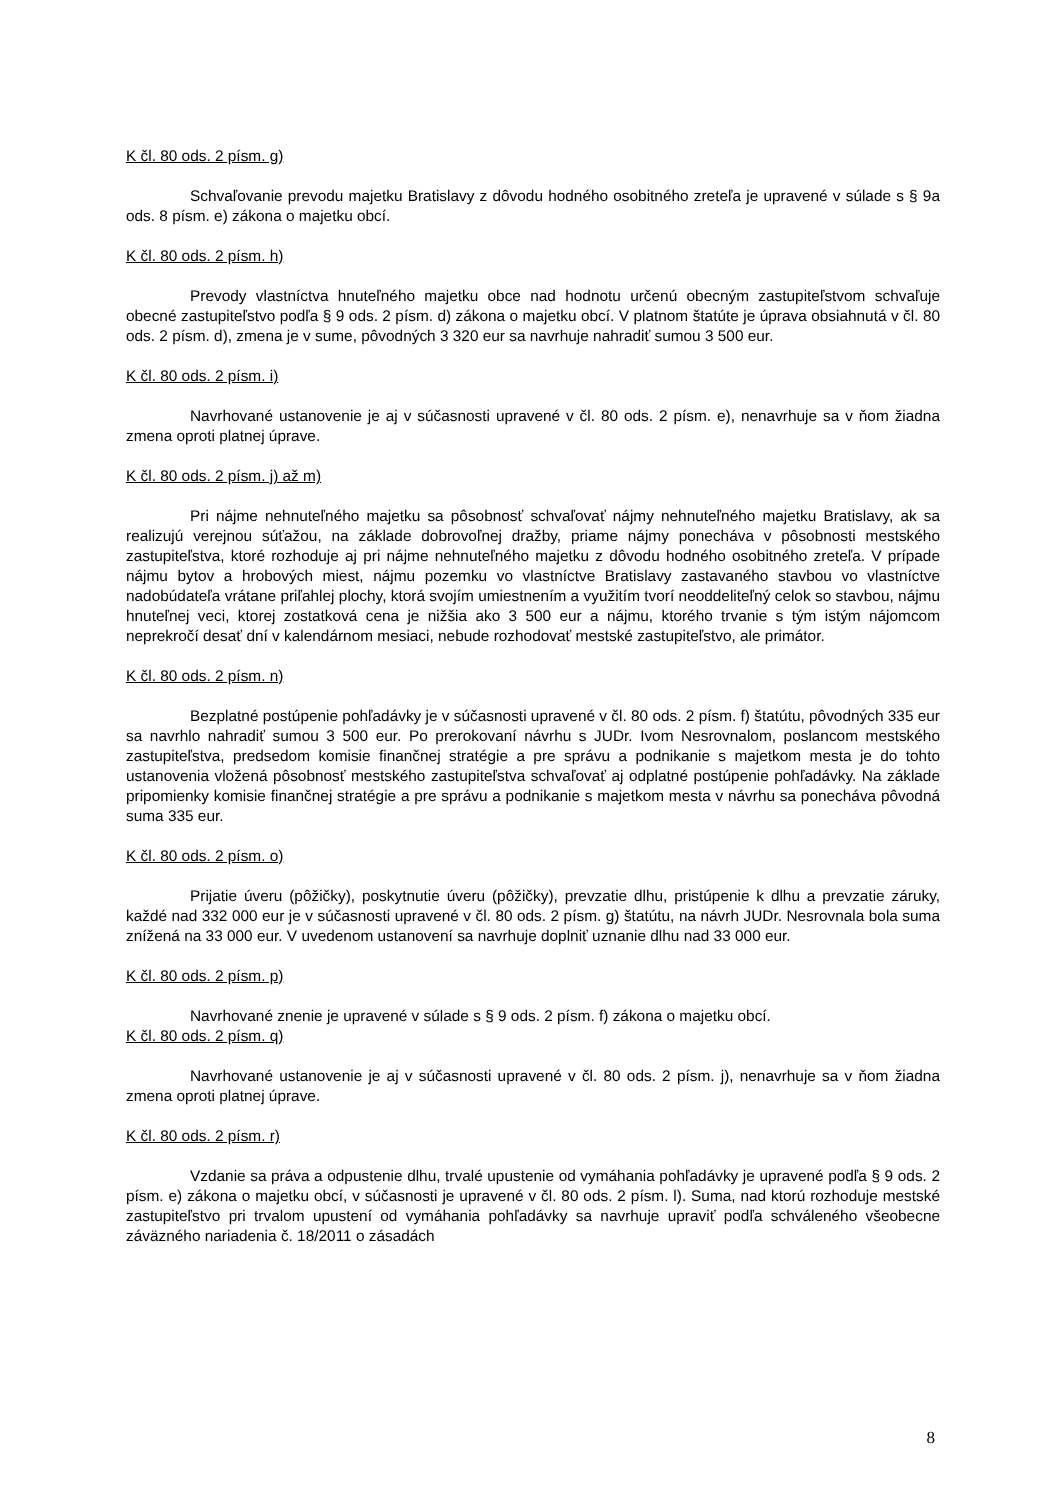K čl. 80 ods. 2 písm. g)
Schvaľovanie prevodu majetku Bratislavy z dôvodu hodného osobitného zreteľa je upravené v súlade s § 9a ods. 8 písm. e) zákona o majetku obcí.
K čl. 80 ods. 2 písm. h)
Prevody vlastníctva hnuteľného majetku obce nad hodnotu určenú obecným zastupiteľstvom schvaľuje obecné zastupiteľstvo podľa § 9 ods. 2 písm. d) zákona o majetku obcí. V platnom štatúte je úprava obsiahnutá v čl. 80 ods. 2 písm. d), zmena je v sume, pôvodných 3 320 eur sa navrhuje nahradiť sumou 3 500 eur.
K čl. 80 ods. 2 písm. i)
Navrhované ustanovenie je aj v súčasnosti upravené v čl. 80 ods. 2 písm. e), nenavrhuje sa v ňom žiadna zmena oproti platnej úprave.
K čl. 80 ods. 2 písm. j) až m)
Pri nájme nehnuteľného majetku sa pôsobnosť schvaľovať nájmy nehnuteľného majetku Bratislavy, ak sa realizujú verejnou súťažou, na základe dobrovoľnej dražby, priame nájmy ponecháva v pôsobnosti mestského zastupiteľstva, ktoré rozhoduje aj pri nájme nehnuteľného majetku z dôvodu hodného osobitného zreteľa. V prípade nájmu bytov a hrobových miest, nájmu pozemku vo vlastníctve Bratislavy zastavaného stavbou vo vlastníctve nadobúdateľa vrátane priľahlej plochy, ktorá svojím umiestnením a využitím tvorí neoddeliteľný celok so stavbou, nájmu hnuteľnej veci, ktorej zostatková cena je nižšia ako 3 500 eur a nájmu, ktorého trvanie s tým istým nájomcom neprekročí desať dní v kalendárnom mesiaci, nebude rozhodovať mestské zastupiteľstvo, ale primátor.
K čl. 80 ods. 2 písm. n)
Bezplatné postúpenie pohľadávky je v súčasnosti upravené v čl. 80 ods. 2 písm. f) štatútu, pôvodných 335 eur sa navrhlo nahradiť sumou 3 500 eur. Po prerokovaní návrhu s JUDr. Ivom Nesrovnalom, poslancom mestského zastupiteľstva, predsedom komisie finančnej stratégie a pre správu a podnikanie s majetkom mesta je do tohto ustanovenia vložená pôsobnosť mestského zastupiteľstva schvaľovať aj odplatné postúpenie pohľadávky. Na základe pripomienky komisie finančnej stratégie a pre správu a podnikanie s majetkom mesta v návrhu sa ponecháva pôvodná suma 335 eur.
K čl. 80 ods. 2 písm. o)
Prijatie úveru (pôžičky), poskytnutie úveru (pôžičky), prevzatie dlhu, pristúpenie k dlhu a prevzatie záruky, každé nad 332 000 eur je v súčasnosti upravené v čl. 80 ods. 2 písm. g) štatútu, na návrh JUDr. Nesrovnala bola suma znížená na 33 000 eur. V uvedenom ustanovení sa navrhuje doplniť uznanie dlhu nad 33 000 eur.
K čl. 80 ods. 2 písm. p)
Navrhované znenie je upravené v súlade s § 9 ods. 2 písm. f) zákona o majetku obcí.
K čl. 80 ods. 2 písm. q)
Navrhované ustanovenie je aj v súčasnosti upravené v čl. 80 ods. 2 písm. j), nenavrhuje sa v ňom žiadna zmena oproti platnej úprave.
K čl. 80 ods. 2 písm. r)
Vzdanie sa práva a odpustenie dlhu, trvalé upustenie od vymáhania pohľadávky je upravené podľa § 9 ods. 2 písm. e) zákona o majetku obcí, v súčasnosti je upravené v čl. 80 ods. 2 písm. l). Suma, nad ktorú rozhoduje mestské zastupiteľstvo pri trvalom upustení od vymáhania pohľadávky sa navrhuje upraviť podľa schváleného všeobecne záväzného nariadenia č. 18/2011 o zásadách
8